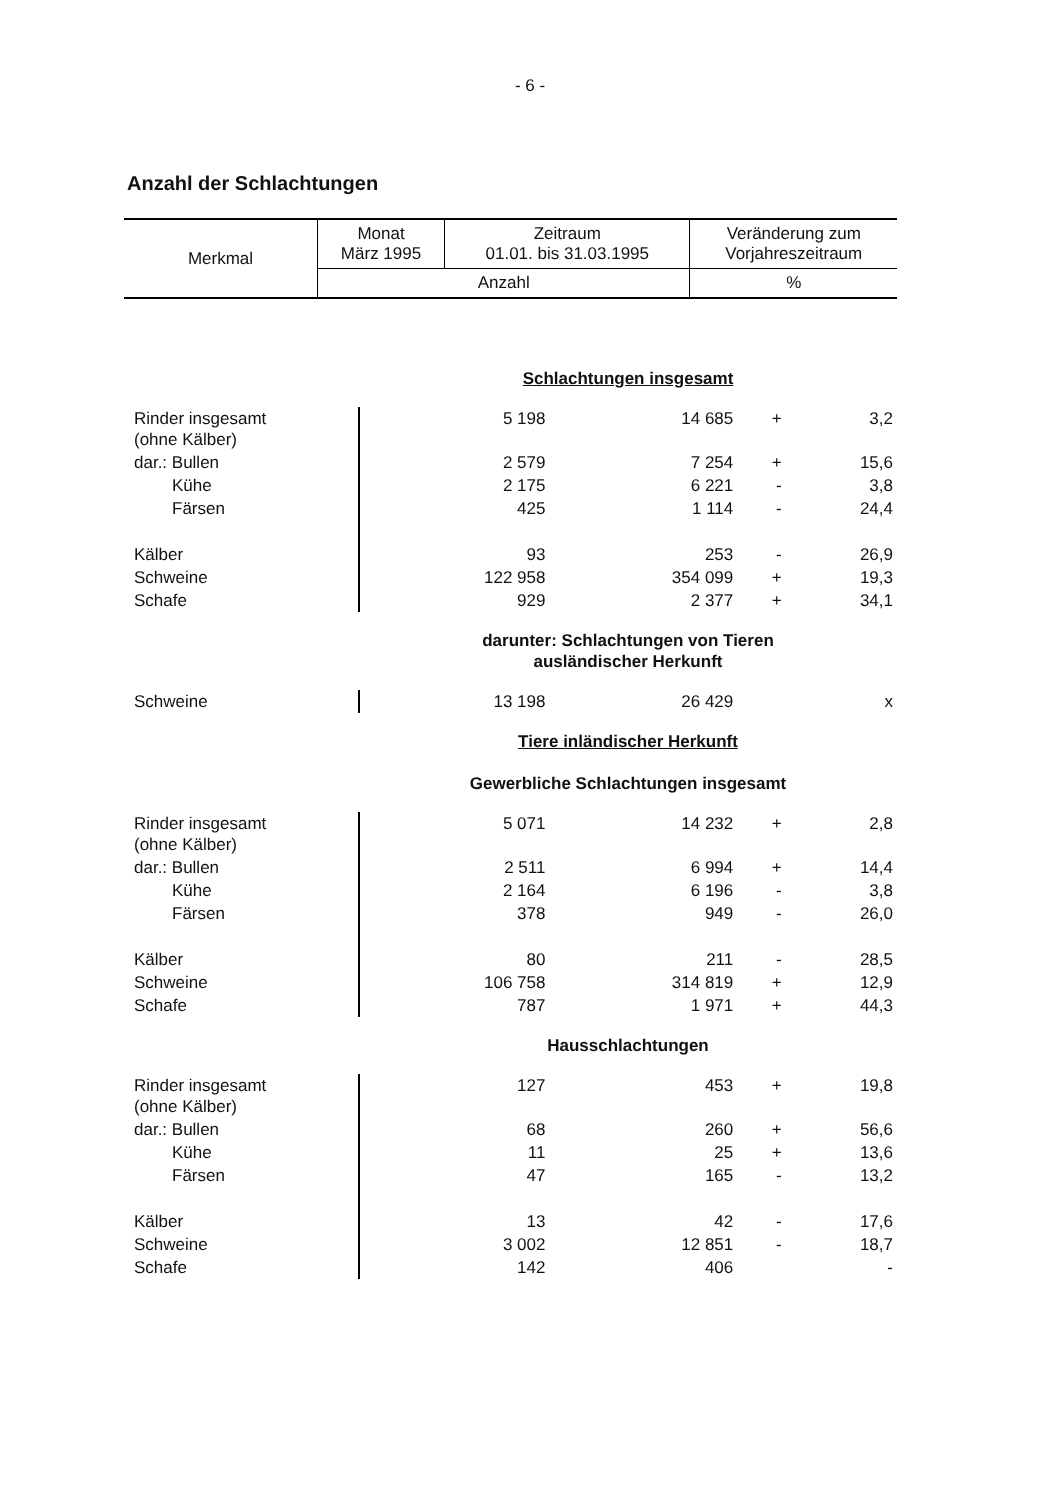- 6 -
Anzahl der Schlachtungen
| Merkmal | Monat März 1995 | Zeitraum 01.01. bis 31.03.1995 | Veränderung zum Vorjahreszeitraum |
| --- | --- | --- | --- |
| | Anzahl | | % |
| | Schlachtungen insgesamt | | | |
| Rinder insgesamt (ohne Kälber) | 5 198 | 14 685 | + | 3,2 |
| dar.: Bullen | 2 579 | 7 254 | + | 15,6 |
| Kühe | 2 175 | 6 221 | - | 3,8 |
| Färsen | 425 | 1 114 | - | 24,4 |
| Kälber | 93 | 253 | - | 26,9 |
| Schweine | 122 958 | 354 099 | + | 19,3 |
| Schafe | 929 | 2 377 | + | 34,1 |
| | darunter: Schlachtungen von Tieren ausländischer Herkunft | | | |
| Schweine | 13 198 | 26 429 | | x |
| | Tiere inländischer Herkunft Gewerbliche Schlachtungen insgesamt | | | |
| Rinder insgesamt (ohne Kälber) | 5 071 | 14 232 | + | 2,8 |
| dar.: Bullen | 2 511 | 6 994 | + | 14,4 |
| Kühe | 2 164 | 6 196 | - | 3,8 |
| Färsen | 378 | 949 | - | 26,0 |
| Kälber | 80 | 211 | - | 28,5 |
| Schweine | 106 758 | 314 819 | + | 12,9 |
| Schafe | 787 | 1 971 | + | 44,3 |
| | Hausschlachtungen | | | |
| Rinder insgesamt (ohne Kälber) | 127 | 453 | + | 19,8 |
| dar.: Bullen | 68 | 260 | + | 56,6 |
| Kühe | 11 | 25 | + | 13,6 |
| Färsen | 47 | 165 | - | 13,2 |
| Kälber | 13 | 42 | - | 17,6 |
| Schweine | 3 002 | 12 851 | - | 18,7 |
| Schafe | 142 | 406 | | - |